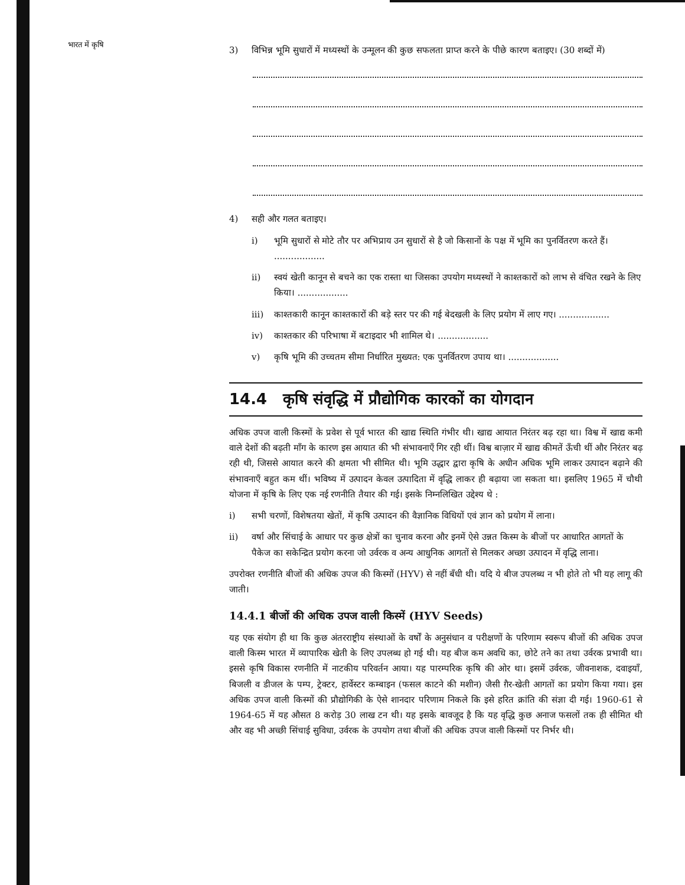भारत में कृषि
3) विभिन्न भूमि सुधारों में मध्यस्थों के उन्मूलन की कुछ सफलता प्राप्त करने के पीछे कारण बताइए। (30 शब्दों में)
4) सही और गलत बताइए।
i) भूमि सुधारों से मोटे तौर पर अभिप्राय उन सुधारों से है जो किसानों के पक्ष में भूमि का पुनर्वितरण करते हैं। ..................
ii) स्वयं खेती कानून से बचने का एक रास्ता था जिसका उपयोग मध्यस्थों ने काश्तकारों को लाभ से वंचित रखने के लिए किया। ..................
iii) काश्तकारी कानून काश्तकारों की बड़े स्तर पर की गई बेदखली के लिए प्रयोग में लाए गए। ..................
iv) काश्तकार की परिभाषा में बटाइदार भी शामिल थे। ..................
v) कृषि भूमि की उच्चतम सीमा निर्धारित मुख्यत: एक पुनर्वितरण उपाय था। ..................
14.4 कृषि संवृद्धि में प्रौद्योगिक कारकों का योगदान
अधिक उपज वाली किस्मों के प्रवेश से पूर्व भारत की खाद्य स्थिति गंभीर थी। खाद्य आयात निरंतर बढ़ रहा था। विश्व में खाद्य कमी वाले देशों की बढ़ती माँग के कारण इस आयात की भी संभावनाएँ गिर रही थीं। विश्व बाज़ार में खाद्य कीमतें ऊँची थीं और निरंतर बढ़ रही थी, जिससे आयात करने की क्षमता भी सीमित थी। भूमि उद्धार द्वारा कृषि के अधीन अधिक भूमि लाकर उत्पादन बढ़ाने की संभावनाएँ बहुत कम थीं। भविष्य में उत्पादन केवल उत्पादिता में वृद्धि लाकर ही बढ़ाया जा सकता था। इसलिए 1965 में चौथी योजना में कृषि के लिए एक नई रणनीति तैयार की गई। इसके निम्नलिखित उद्देश्य थे :
i) सभी चरणों, विशेषतया खेतों, में कृषि उत्पादन की वैज्ञानिक विधियों एवं ज्ञान को प्रयोग में लाना।
ii) वर्षा और सिंचाई के आधार पर कुछ क्षेत्रों का चुनाव करना और इनमें ऐसे उन्नत किस्म के बीजों पर आधारित आगतों के पैकेज का सकेन्द्रित प्रयोग करना जो उर्वरक व अन्य आधुनिक आगतों से मिलकर अच्छा उत्पादन में वृद्धि लाना।
उपरोक्त रणनीति बीजों की अधिक उपज की किस्मों (HYV) से नहीं बँधी थी। यदि ये बीज उपलब्ध न भी होते तो भी यह लागू की जाती।
14.4.1 बीजों की अधिक उपज वाली किस्में (HYV Seeds)
यह एक संयोग ही था कि कुछ अंतरराष्ट्रीय संस्थाओं के वर्षों के अनुसंधान व परीक्षणों के परिणाम स्वरूप बीजों की अधिक उपज वाली किस्म भारत में व्यापारिक खेती के लिए उपलब्ध हो गई थी। यह बीज कम अवधि का, छोटे तने का तथा उर्वरक प्रभावी था। इससे कृषि विकास रणनीति में नाटकीय परिवर्तन आया। यह पारम्परिक कृषि की ओर था। इसमें उर्वरक, जीवनाशक, दवाइयाँ, बिजली व डीजल के पम्प, ट्रेक्टर, हार्वेस्टर कम्बाइन (फसल काटने की मशीन) जैसी ग़ैर-खेती आगतों का प्रयोग किया गया। इस अधिक उपज वाली किस्मों की प्रौद्योगिकी के ऐसे शानदार परिणाम निकले कि इसे हरित क्रांति की संज्ञा दी गई। 1960-61 से 1964-65 में यह औसत 8 करोड़ 30 लाख टन थी। यह इसके बावजूद है कि यह वृद्धि कुछ अनाज फसलों तक ही सीमित थी और वह भी अच्छी सिंचाई सुविधा, उर्वरक के उपयोग तथा बीजों की अधिक उपज वाली किस्मों पर निर्भर थी।